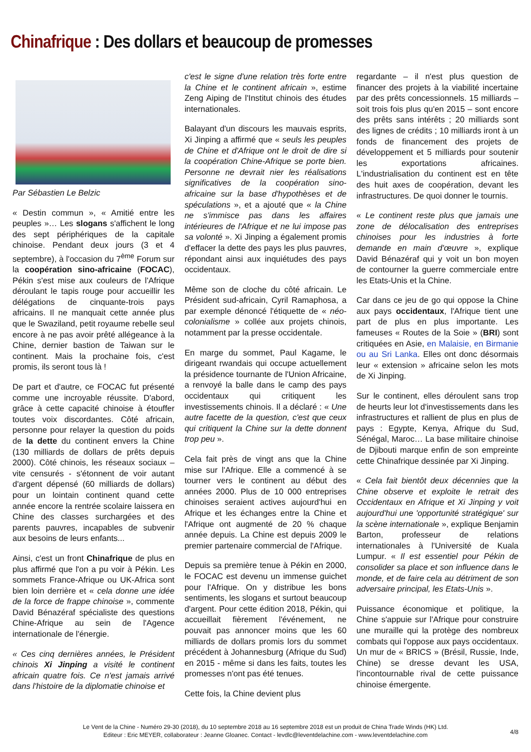Chinafrique : Des dollars et beaucoup de promesses
Par Sébastien Le Belzic
« Destin commun », « Amitié entre les peuples »… Les slogans s'affichent le long des sept périphériques de la capitale chinoise. Pendant deux jours (3 et 4 septembre), à l'occasion du 7<sup>ème</sup> Forum sur la coopération sino-africaine (FOCAC), Pékin s'est mise aux couleurs de l'Afrique déroulant le tapis rouge pour accueillir les délégations de cinquante-trois pays africains. Il ne manquait cette année plus que le Swaziland, petit royaume rebelle seul encore à ne pas avoir prêté allégeance à la Chine, dernier bastion de Taiwan sur le continent. Mais la prochaine fois, c'est promis, ils seront tous là !
De part et d'autre, ce FOCAC fut présenté comme une incroyable réussite. D'abord, grâce à cette capacité chinoise à étouffer toutes voix discordantes. Côté africain, personne pour relayer la question du poids de la dette du continent envers la Chine (130 milliards de dollars de prêts depuis 2000). Côté chinois, les réseaux sociaux – vite censurés - s'étonnent de voir autant d'argent dépensé (60 milliards de dollars) pour un lointain continent quand cette année encore la rentrée scolaire laissera en Chine des classes surchargées et des parents pauvres, incapables de subvenir aux besoins de leurs enfants...
Ainsi, c'est un front Chinafrique de plus en plus affirmé que l'on a pu voir à Pékin. Les sommets France-Afrique ou UK-Africa sont bien loin derrière et « cela donne une idée de la force de frappe chinoise », commente David Bénazéraf spécialiste des questions Chine-Afrique au sein de l'Agence internationale de l'énergie.
« Ces cinq dernières années, le Président chinois Xi Jinping a visité le continent africain quatre fois. Ce n'est jamais arrivé dans l'histoire de la diplomatie chinoise et
c'est le signe d'une relation très forte entre la Chine et le continent africain », estime Zeng Aiping de l'Institut chinois des études internationales.
Balayant d'un discours les mauvais esprits, Xi Jinping a affirmé que « seuls les peuples de Chine et d'Afrique ont le droit de dire si la coopération Chine-Afrique se porte bien. Personne ne devrait nier les réalisations significatives de la coopération sino-africaine sur la base d'hypothèses et de spéculations », et a ajouté que « la Chine ne s'immisce pas dans les affaires intérieures de l'Afrique et ne lui impose pas sa volonté ». Xi Jinping a également promis d'effacer la dette des pays les plus pauvres, répondant ainsi aux inquiétudes des pays occidentaux.
Même son de cloche du côté africain. Le Président sud-africain, Cyril Ramaphosa, a par exemple dénoncé l'étiquette de « néo-colonialisme » collée aux projets chinois, notamment par la presse occidentale.
En marge du sommet, Paul Kagame, le dirigeant rwandais qui occupe actuellement la présidence tournante de l'Union Africaine, a renvoyé la balle dans le camp des pays occidentaux qui critiquent les investissements chinois. Il a déclaré : « Une autre facette de la question, c'est que ceux qui critiquent la Chine sur la dette donnent trop peu ».
Cela fait près de vingt ans que la Chine mise sur l'Afrique. Elle a commencé à se tourner vers le continent au début des années 2000. Plus de 10 000 entreprises chinoises seraient actives aujourd'hui en Afrique et les échanges entre la Chine et l'Afrique ont augmenté de 20 % chaque année depuis. La Chine est depuis 2009 le premier partenaire commercial de l'Afrique.
Depuis sa première tenue à Pékin en 2000, le FOCAC est devenu un immense guichet pour l'Afrique. On y distribue les bons sentiments, les slogans et surtout beaucoup d'argent. Pour cette édition 2018, Pékin, qui accueillait fièrement l'événement, ne pouvait pas annoncer moins que les 60 milliards de dollars promis lors du sommet précédent à Johannesburg (Afrique du Sud) en 2015 - même si dans les faits, toutes les promesses n'ont pas été tenues.
Cette fois, la Chine devient plus
regardante – il n'est plus question de financer des projets à la viabilité incertaine par des prêts concessionnels. 15 milliards – soit trois fois plus qu'en 2015 – sont encore des prêts sans intérêts ; 20 milliards sont des lignes de crédits ; 10 milliards iront à un fonds de financement des projets de développement et 5 milliards pour soutenir les exportations africaines. L'industrialisation du continent est en tête des huit axes de coopération, devant les infrastructures. De quoi donner le tournis.
« Le continent reste plus que jamais une zone de délocalisation des entreprises chinoises pour les industries à forte demande en main d'œuvre », explique David Bénazéraf qui y voit un bon moyen de contourner la guerre commerciale entre les Etats-Unis et la Chine.
Car dans ce jeu de go qui oppose la Chine aux pays occidentaux, l'Afrique tient une part de plus en plus importante. Les fameuses « Routes de la Soie » (BRI) sont critiquées en Asie, en Malaisie, en Birmanie ou au Sri Lanka. Elles ont donc désormais leur « extension » africaine selon les mots de Xi Jinping.
Sur le continent, elles déroulent sans trop de heurts leur lot d'investissements dans les infrastructures et rallient de plus en plus de pays : Egypte, Kenya, Afrique du Sud, Sénégal, Maroc… La base militaire chinoise de Djibouti marque enfin de son empreinte cette Chinafrique dessinée par Xi Jinping.
« Cela fait bientôt deux décennies que la Chine observe et exploite le retrait des Occidentaux en Afrique et Xi Jinping y voit aujourd'hui une 'opportunité stratégique' sur la scène internationale », explique Benjamin Barton, professeur de relations internationales à l'Université de Kuala Lumpur. « Il est essentiel pour Pékin de consolider sa place et son influence dans le monde, et de faire cela au détriment de son adversaire principal, les Etats-Unis ».
Puissance économique et politique, la Chine s'appuie sur l'Afrique pour construire une muraille qui la protège des nombreux combats qui l'oppose aux pays occidentaux. Un mur de « BRICS » (Brésil, Russie, Inde, Chine) se dresse devant les USA, l'incontournable rival de cette puissance chinoise émergente.
Le Vent de la Chine - Numéro 29-30 (2018), du 10 septembre 2018 au 16 septembre 2018 est un produit de China Trade Winds (HK) Ltd.
Editeur : Eric MEYER, collaborateur : Jeanne Gloanec. Contact - levdlc@leventdelachine.com - www.leventdelachine.com
4/8